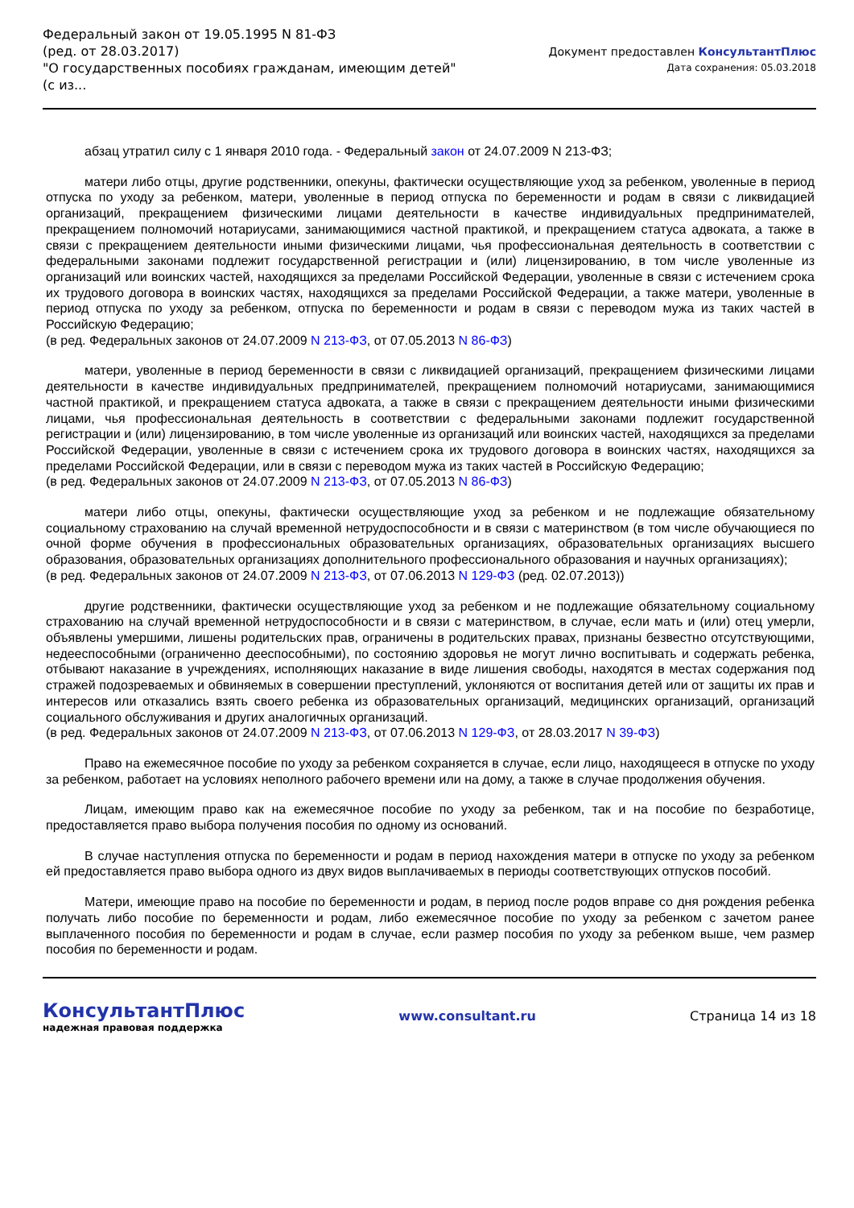Федеральный закон от 19.05.1995 N 81-ФЗ
(ред. от 28.03.2017)
"О государственных пособиях гражданам, имеющим детей"
(с из...
Документ предоставлен КонсультантПлюс
Дата сохранения: 05.03.2018
абзац утратил силу с 1 января 2010 года. - Федеральный закон от 24.07.2009 N 213-ФЗ;
матери либо отцы, другие родственники, опекуны, фактически осуществляющие уход за ребенком, уволенные в период отпуска по уходу за ребенком, матери, уволенные в период отпуска по беременности и родам в связи с ликвидацией организаций, прекращением физическими лицами деятельности в качестве индивидуальных предпринимателей, прекращением полномочий нотариусами, занимающимися частной практикой, и прекращением статуса адвоката, а также в связи с прекращением деятельности иными физическими лицами, чья профессиональная деятельность в соответствии с федеральными законами подлежит государственной регистрации и (или) лицензированию, в том числе уволенные из организаций или воинских частей, находящихся за пределами Российской Федерации, уволенные в связи с истечением срока их трудового договора в воинских частях, находящихся за пределами Российской Федерации, а также матери, уволенные в период отпуска по уходу за ребенком, отпуска по беременности и родам в связи с переводом мужа из таких частей в Российскую Федерацию;
(в ред. Федеральных законов от 24.07.2009 N 213-ФЗ, от 07.05.2013 N 86-ФЗ)
матери, уволенные в период беременности в связи с ликвидацией организаций, прекращением физическими лицами деятельности в качестве индивидуальных предпринимателей, прекращением полномочий нотариусами, занимающимися частной практикой, и прекращением статуса адвоката, а также в связи с прекращением деятельности иными физическими лицами, чья профессиональная деятельность в соответствии с федеральными законами подлежит государственной регистрации и (или) лицензированию, в том числе уволенные из организаций или воинских частей, находящихся за пределами Российской Федерации, уволенные в связи с истечением срока их трудового договора в воинских частях, находящихся за пределами Российской Федерации, или в связи с переводом мужа из таких частей в Российскую Федерацию;
(в ред. Федеральных законов от 24.07.2009 N 213-ФЗ, от 07.05.2013 N 86-ФЗ)
матери либо отцы, опекуны, фактически осуществляющие уход за ребенком и не подлежащие обязательному социальному страхованию на случай временной нетрудоспособности и в связи с материнством (в том числе обучающиеся по очной форме обучения в профессиональных образовательных организациях, образовательных организациях высшего образования, образовательных организациях дополнительного профессионального образования и научных организациях);
(в ред. Федеральных законов от 24.07.2009 N 213-ФЗ, от 07.06.2013 N 129-ФЗ (ред. 02.07.2013))
другие родственники, фактически осуществляющие уход за ребенком и не подлежащие обязательному социальному страхованию на случай временной нетрудоспособности и в связи с материнством, в случае, если мать и (или) отец умерли, объявлены умершими, лишены родительских прав, ограничены в родительских правах, признаны безвестно отсутствующими, недееспособными (ограниченно дееспособными), по состоянию здоровья не могут лично воспитывать и содержать ребенка, отбывают наказание в учреждениях, исполняющих наказание в виде лишения свободы, находятся в местах содержания под стражей подозреваемых и обвиняемых в совершении преступлений, уклоняются от воспитания детей или от защиты их прав и интересов или отказались взять своего ребенка из образовательных организаций, медицинских организаций, организаций социального обслуживания и других аналогичных организаций.
(в ред. Федеральных законов от 24.07.2009 N 213-ФЗ, от 07.06.2013 N 129-ФЗ, от 28.03.2017 N 39-ФЗ)
Право на ежемесячное пособие по уходу за ребенком сохраняется в случае, если лицо, находящееся в отпуске по уходу за ребенком, работает на условиях неполного рабочего времени или на дому, а также в случае продолжения обучения.
Лицам, имеющим право как на ежемесячное пособие по уходу за ребенком, так и на пособие по безработице, предоставляется право выбора получения пособия по одному из оснований.
В случае наступления отпуска по беременности и родам в период нахождения матери в отпуске по уходу за ребенком ей предоставляется право выбора одного из двух видов выплачиваемых в периоды соответствующих отпусков пособий.
Матери, имеющие право на пособие по беременности и родам, в период после родов вправе со дня рождения ребенка получать либо пособие по беременности и родам, либо ежемесячное пособие по уходу за ребенком с зачетом ранее выплаченного пособия по беременности и родам в случае, если размер пособия по уходу за ребенком выше, чем размер пособия по беременности и родам.
КонсультантПлюс
надежная правовая поддержка
www.consultant.ru Страница 14 из 18